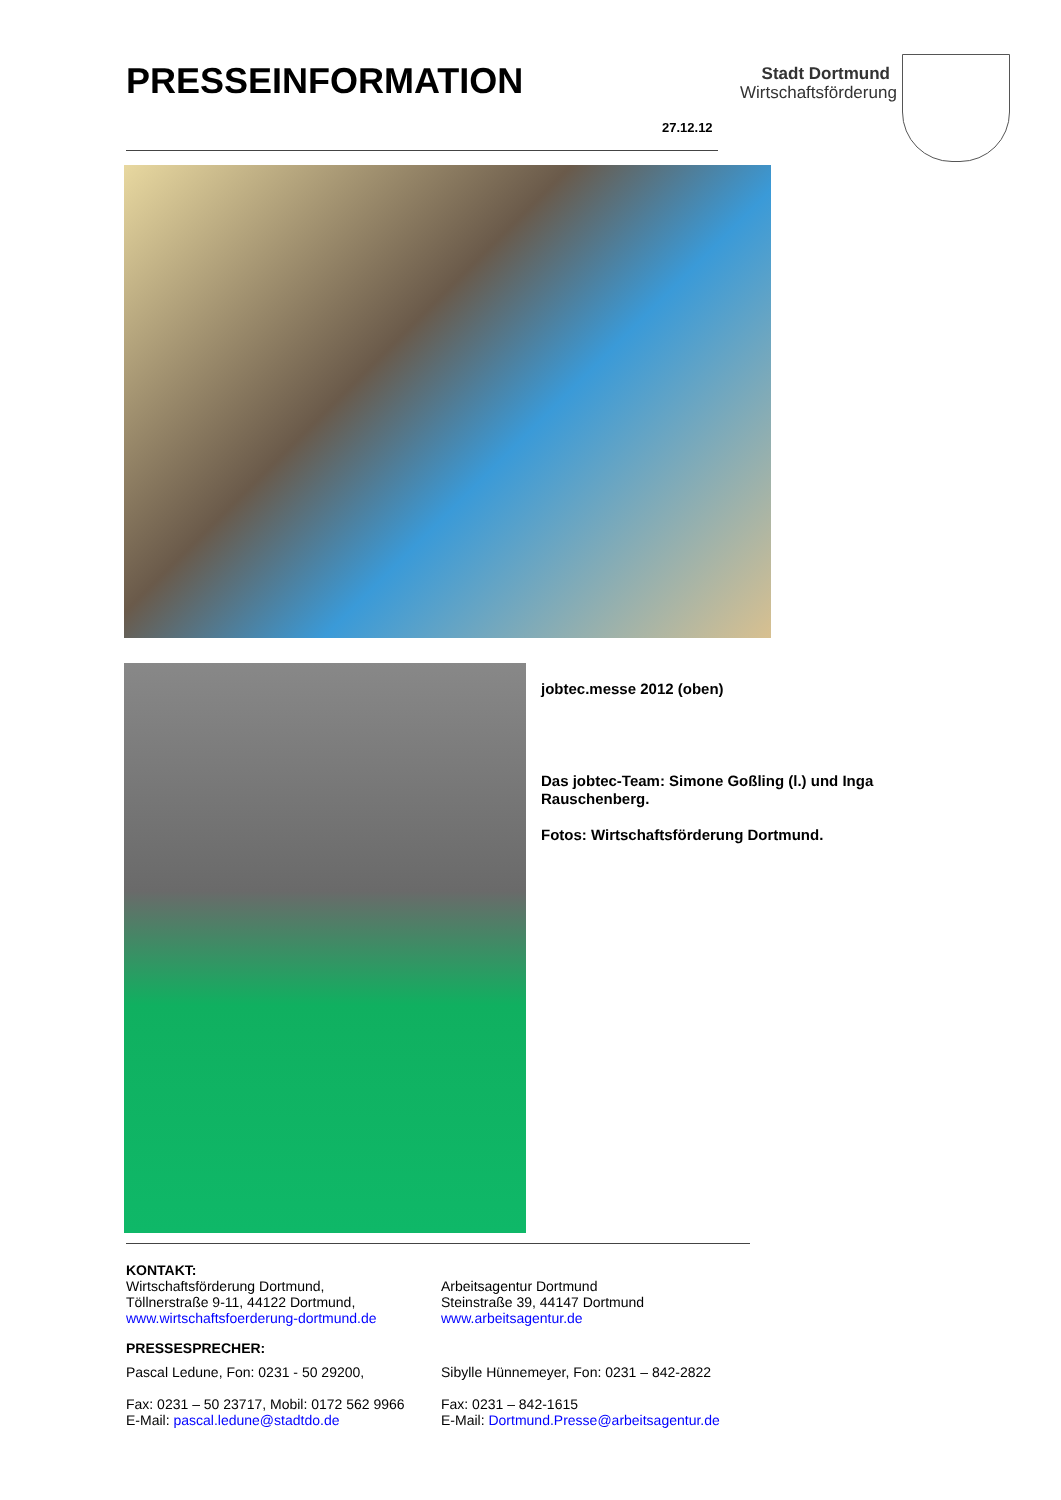PRESSEINFORMATION
Stadt Dortmund
Wirtschaftsförderung
27.12.12
jobtec.messe 2012 (oben)
Das jobtec-Team: Simone Goßling (l.) und Inga Rauschenberg.
Fotos: Wirtschaftsförderung Dortmund.
KONTAKT:
Wirtschaftsförderung Dortmund,
Töllnerstraße 9-11, 44122 Dortmund,
www.wirtschaftsfoerderung-dortmund.de
Arbeitsagentur Dortmund
Steinstraße 39, 44147 Dortmund
www.arbeitsagentur.de
PRESSESPRECHER:
Pascal Ledune, Fon: 0231 - 50 29200,
Fax: 0231 – 50 23717, Mobil: 0172 562 9966
E-Mail: pascal.ledune@stadtdo.de
Sibylle Hünnemeyer, Fon: 0231 – 842-2822
Fax: 0231 – 842-1615
E-Mail: Dortmund.Presse@arbeitsagentur.de